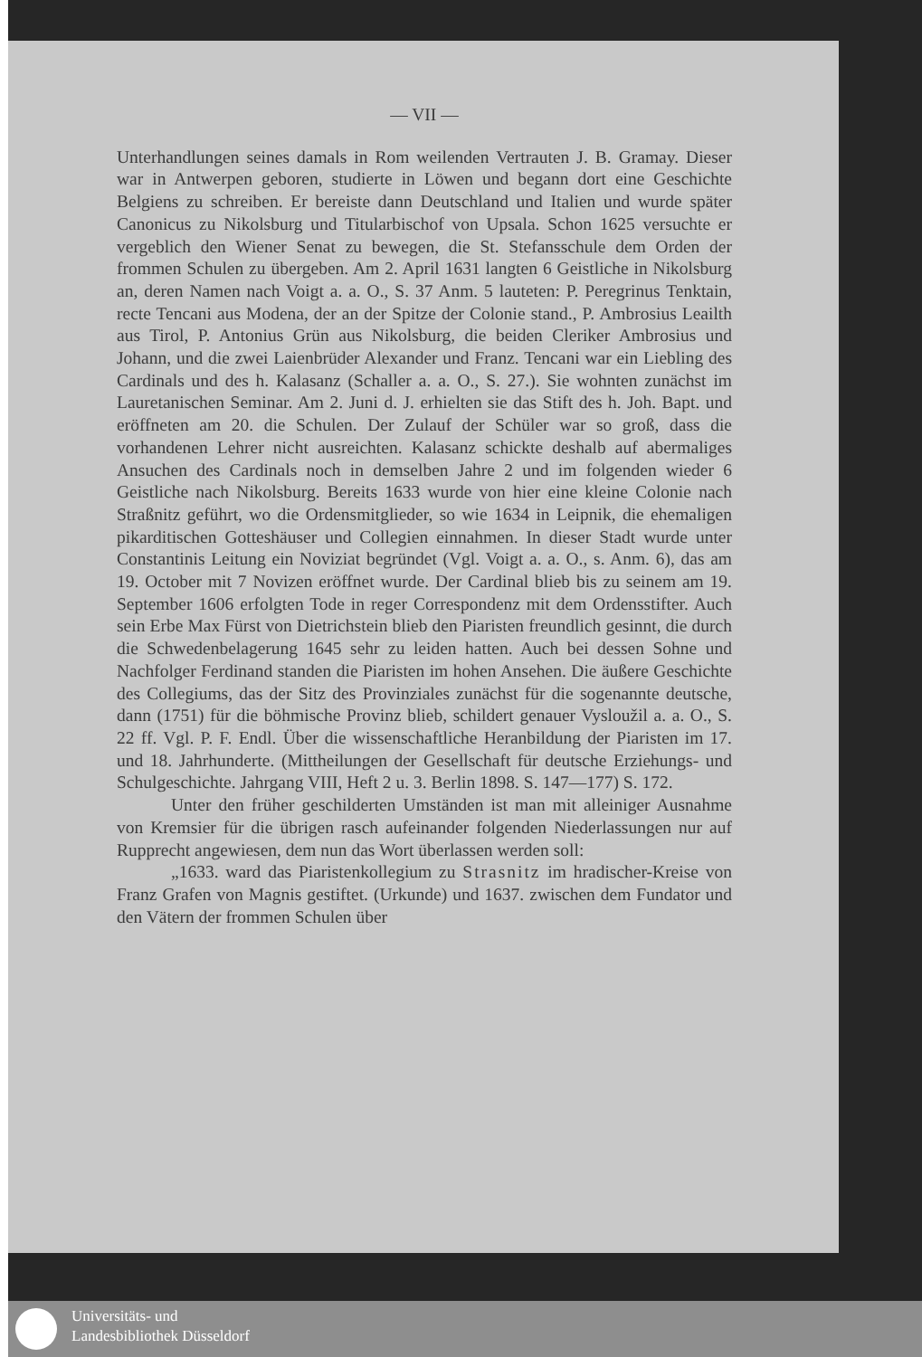— VII —
Unterhandlungen seines damals in Rom weilenden Vertrauten J. B. Gramay. Dieser war in Antwerpen geboren, studierte in Löwen und begann dort eine Geschichte Belgiens zu schreiben. Er bereiste dann Deutschland und Italien und wurde später Canonicus zu Nikolsburg und Titularbischof von Upsala. Schon 1625 versuchte er vergeblich den Wiener Senat zu bewegen, die St. Stefansschule dem Orden der frommen Schulen zu übergeben. Am 2. April 1631 langten 6 Geistliche in Nikolsburg an, deren Namen nach Voigt a. a. O., S. 37 Anm. 5 lauteten: P. Peregrinus Tenktain, recte Tencani aus Modena, der an der Spitze der Colonie stand., P. Ambrosius Leailth aus Tirol, P. Antonius Grün aus Nikolsburg, die beiden Cleriker Ambrosius und Johann, und die zwei Laienbrüder Alexander und Franz. Tencani war ein Liebling des Cardinals und des h. Kalasanz (Schaller a. a. O., S. 27.). Sie wohnten zunächst im Lauretanischen Seminar. Am 2. Juni d. J. erhielten sie das Stift des h. Joh. Bapt. und eröffneten am 20. die Schulen. Der Zulauf der Schüler war so groß, dass die vorhandenen Lehrer nicht ausreichten. Kalasanz schickte deshalb auf abermaliges Ansuchen des Cardinals noch in demselben Jahre 2 und im folgenden wieder 6 Geistliche nach Nikolsburg. Bereits 1633 wurde von hier eine kleine Colonie nach Straßnitz geführt, wo die Ordensmitglieder, so wie 1634 in Leipnik, die ehemaligen pikarditischen Gotteshäuser und Collegien einnahmen. In dieser Stadt wurde unter Constantinis Leitung ein Noviziat begründet (Vgl. Voigt a. a. O., s. Anm. 6), das am 19. October mit 7 Novizen eröffnet wurde. Der Cardinal blieb bis zu seinem am 19. September 1606 erfolgten Tode in reger Correspondenz mit dem Ordensstifter. Auch sein Erbe Max Fürst von Dietrichstein blieb den Piaristen freundlich gesinnt, die durch die Schwedenbelagerung 1645 sehr zu leiden hatten. Auch bei dessen Sohne und Nachfolger Ferdinand standen die Piaristen im hohen Ansehen. Die äußere Geschichte des Collegiums, das der Sitz des Provinziales zunächst für die sogenannte deutsche, dann (1751) für die böhmische Provinz blieb, schildert genauer Vysloužil a. a. O., S. 22 ff. Vgl. P. F. Endl. Über die wissenschaftliche Heranbildung der Piaristen im 17. und 18. Jahrhunderte. (Mittheilungen der Gesellschaft für deutsche Erziehungs- und Schulgeschichte. Jahrgang VIII, Heft 2 u. 3. Berlin 1898. S. 147—177) S. 172.
Unter den früher geschilderten Umständen ist man mit alleiniger Ausnahme von Kremsier für die übrigen rasch aufeinander folgenden Niederlassungen nur auf Rupprecht angewiesen, dem nun das Wort überlassen werden soll:
„1633. ward das Piaristenkollegium zu Strasnitz im hradischer-Kreise von Franz Grafen von Magnis gestiftet. (Urkunde) und 1637. zwischen dem Fundator und den Vätern der frommen Schulen über
Universitäts- und
Landesbibliothek Düsseldorf